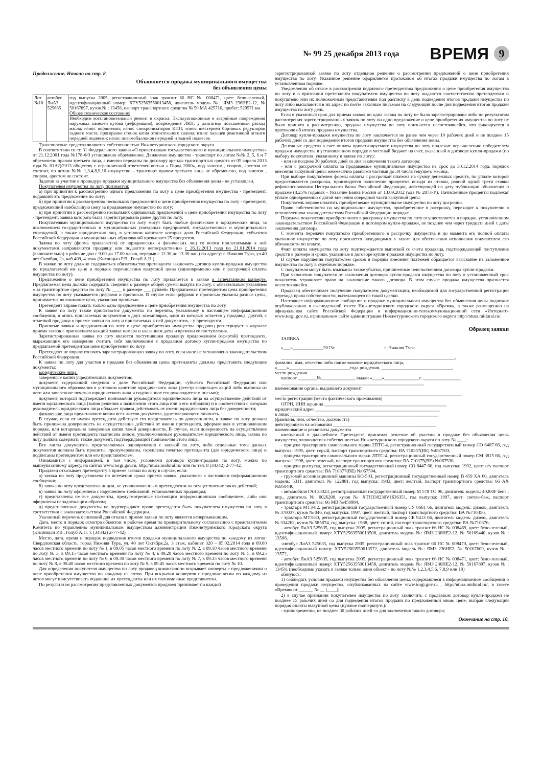№ 99 25 декабря 2013 года ВРЕМЯ 9
Продолжение. Начало на стр. 8.
Объявляется продажа муниципального имущества
без объявления цены
| Лот №10 | автобус ЛиАЗ 525635 | год выпуска 2005, регистрационный знак транзит 66 НС № 008471, цвет: бело-зеленый, идентификационный номер: XTY52563550013458, двигатель модель №: ЯМЗ 236НЕ2-12, № 50167897, кузов № : 13458, паспорт транспортного средства № 50 МА 425716, пробег: 529571 км. Общее техническое состояние: Необходим восстановительный ремонт и окраска. Эксплуатационные и аварийные повреждения наружных панелей кузова (деформация), повреждение ЛКП; у двигателя повышенный расход масла; износ поршневой; износ синхронизаторов КПП; износ шестерней бортовых редукторов заднего моста; прогорание стенок котла отопительного салона; износ пальцев реактивной штанги передней подвески; износ пневмобаллонов передней и задней подвесок |
Транспортные средства являются собственностью Нижнетуринского городского округа.
В соответствии со ст. 31 Федерального закона «О приватизации государственного и муниципального имущества» от 21.12.2001 года №178-ФЗ установлено обременение. Движимое имущество - транспорт по лотам №№ 2, 5, 6 и 7 обременено правом третьего лица, а именно переданы по договору аренды транспортных средств от 05 апреля 2013 года № 01АД/2013 обществу с ограниченной ответственностью « Город 2000», под залогом , спором, арестом не состоит, по лотам №№ 1,3,4,8,9,10 имущество – транспорт правом третьего лица не обременено, под залогом , спором, арестом не состоит.
Задаток за участие в процедуре продажи муниципального имущества без объявления цены - не установлен.
Покупателем имущества по лоту признается:
а) при принятии к рассмотрению одного предложения по лоту о цене приобретения имущества - претендент, подавший это предложение по лоту;
б) при принятии к рассмотрению нескольких предложений о цене приобретения имущества по лоту - претендент, предложивший наибольшую цену за продаваемое имущество по лоту;
в) при принятии к рассмотрению нескольких одинаковых предложений о цене приобретения имущества по лоту - претендент, заявка которого была зарегистрирована ранее других по лоту.
Покупателями муниципального имущества по лоту могут быть любые физические и юридические лица, за исключением государственных и муниципальных унитарных предприятий, государственных и муниципальных учреждений, а также юридических лиц, в уставном капитале которых доля Российской Федерации, субъектов Российской Федерации и муниципальных образований превышает 25 процентов.
Заявка по лоту (форма прилагается) от юридических и физических лиц со всеми прилагаемыми к ней документами направляются продавцу или подаются непосредственно с 26.12.2013 года по 21.01.2014 года (включительно) в рабочие дни с 9.00 до 17.00 часов, перерыв с 12.30 до 13.30 час.) по адресу: г. Нижняя Тура, ул.40 лет Октября, 2а, каб.409, 4 этаж (Кислицын Р.В., Голуб А.Н.).
В заявке по лоту должно содержаться обязательство претендента заключить договор купли-продажи имущества по предлагаемой им цене и порядок перечисления выкупной цены (единовременно или с рассрочкой оплаты имущества по лоту).
Предложение о цене приобретения имущества по лоту прилагается к заявке в запечатанном конверте. Предлагаемая цена должна содержать сведения о размере общей суммы выкупа по лоту, с обязательным указанием « за транспортное средство по лоту № ____ в размере ___ рублей» Предлагаемая претендентом цена приобретения имущества по лоту указывается цифрами и прописью. В случае если цифрами и прописью указаны разные цены, принимается во внимание цена, указанная прописью.
Претендент вправе подать только одно предложение о цене приобретения имущества по лоту.
К заявке по лоту также прилагаются документы по перечню, указанному в настоящем информационном сообщении, и опись прилагаемых документов в двух экземплярах, один из которых остается у продавца, другой, с отметкой продавца о приеме заявки по лоту и прилагаемых к ней документов, - у претендента.
Принятые заявки и предложения по лоту о цене приобретения имущества продавец регистрирует в журнале приема заявок с присвоением каждой заявке номера и указанием даты и времени ее поступления.
Зарегистрированная заявка по лоту является поступившим продавцу предложением (офертой) претендента, выражающим его намерение считать себя заключившим с продавцом договор купли-продажи имущества по предлагаемой претендентом цене приобретения по лоту.
Претендент не вправе отозвать зарегистрированную заявку по лоту, если иное не установлено законодательством Российской Федерации.
К заявке по лоту для участия в продаже без объявления цены претенденты должны представить следующие документы:
юридические лица:
заверенные копии учредительных документов;
документ, содержащий сведения о доле Российской Федерации, субъекта Российской Федерации или муниципального образования в уставном капитале юридического лица (реестр владельцев акций либо выписка из него или заверенное печатью юридического лица и подписанное его руководителем письмо);
документ, который подтверждает полномочия руководителя юридического лица на осуществление действий от имени юридического лица (копия решения о назначении этого лица или о его избрании) и в соответствии с которым руководитель юридического лица обладает правом действовать от имени юридического лица без доверенности;
физические лица представляют копии всех листов документа, удостоверяющего личность.
В случае, если от имени претендента действует его представитель по доверенности, к заявке по лоту должна быть приложена доверенность на осуществление действий от имени претендента, оформленная в установленном порядке, или нотариально заверенная копия такой доверенности. В случае, если доверенность на осуществление действий от имени претендента подписана лицом, уполномоченным руководителем юридического лица, заявка по лоту должна содержать также документ, подтверждающий полномочия этого лица.
Все листы документов, представляемых одновременно с заявкой по лоту, либо отдельные тома данных документов должны быть прошиты, пронумерованы, скреплены печатью претендента (для юридического лица) и подписаны претендентом или его представителем.
Ознакомится с информацией, в том числе, условиями договора купли-продажи по лоту, можно по вышеуказанному адресу, на сайтах www.torgi.gov.ru, http://ntura.midural.ru/ или по тел. 8 (34342) 2-77-42.
Продавец отказывает претенденту в приеме заявки по лоту в случае, если:
а) заявка по лоту представлена по истечении срока приема заявок, указанного в настоящем информационном сообщении;
б) заявка по лоту представлена лицом, не уполномоченным претендентом на осуществление таких действий;
в) заявка по лоту оформлена с нарушением требований, установленных продавцом;
г) представлены не все документы, предусмотренные настоящим информационным сообщением, либо они оформлены ненадлежащим образом;
д) представленные документы не подтверждают право претендента быть покупателем имущества по лоту в соответствии с законодательством Российской Федерации.
Указанный перечень оснований для отказа в приеме заявки по лоту является исчерпывающим.
Дата, место и порядок осмотра объектов: в рабочее время по предварительному согласованию с представителем Комитета по управлению муниципальным имуществом администрации Нижнетуринского городского округа (Кислицын Р.В., Голуб А.Н. т. (34342) 2-77-42)
Место, дата, время и порядок подведения итогов продажи муниципального имущества по каждому из лотов: Свердловская область, город Нижняя Тура, ул. 40 лет Октября,2а, 3 этаж, кабинет 320 – 05.02.2014 года в 09.00 часов местного времени по лоту № 1, в 09.05 часов местного времени по лоту № 2, в 09.10 часов местного времени по лоту № 3, в 09.15 часов местного времени по лоту № 4, в 09.20 часов местного времени по лоту № 5, в 09.25 часов местного времени по лоту № 6, в 09.30 часов местного времени по лоту № 7, в 09.35 часов местного времени по лоту № 8, в 09.40 часов местного времени по лоту № 9, в 09.45 часов местного времени по лоту № 10.
Для определения покупателя имущества по лоту продавец комиссионно вскрывает конверты с предложениями о цене приобретения имущества по каждому из лотов. При вскрытии конвертов с предложениями по каждому из лотов могут присутствовать подавшие их претенденты или их полномочные представители.
По результатам рассмотрения представленных документов продавец принимает по каждой
зарегистрированной заявке по лоту отдельное решение о рассмотрении предложений о цене приобретения имущества по лоту. Указанное решение оформляется протоколом об итогах продажи имущества по лотам в установленном порядке.
Уведомления об отказе в рассмотрении поданного претендентом предложения о цене приобретения имущества по лоту и о признании претендента покупателем имущества по лоту выдаются соответственно претендентам и покупателю или их полномочным представителям под расписку в день подведения итогов продажи имущества по лоту либо высылаются в их адрес по почте заказным письмом на следующий после дня подведения итогов продажи имущества по лоту день.
Если в указанный срок для приема заявок ни одна заявка по лоту не была зарегистрирована либо по результатам рассмотрения зарегистрированных заявок по лоту ни одно предложение о цене приобретения имущества по лоту не было принято к рассмотрению, продажа имущества по лоту признается несостоявшейся, что фиксируется в протоколе об итогах продажи имущества.
Договор купли-продажи имущества по лоту заключается не ранее чем через 10 рабочих дней и не позднее 15 рабочих дней со дня подведения итогов продажи имущества без объявления цены.
Денежные средства в счет оплаты приватизируемого имущества по лоту подлежат перечислению победителем продажи имущества в установленном порядке в местный бюджет на счет, указанный в договоре купли-продажи (по выбору покупателя, указанному в заявке по лоту):
- или не позднее 30 рабочих дней со дня заключения такого договора:
- или с рассрочкой оплаты за продаваемое муниципальное имущество на срок до 30.12.2014 года, порядок внесения выкупной цены: ежемесячно равными частями до 30 числа текущего месяца.
При выборе покупателем формы оплаты с рассрочкой платежа на сумму денежных средств, по уплате которой предоставляется рассрочка, производится начисление процентов исходя из ставки, равной одной трети ставки рефинансирования Центрального банка Российской Федерации, действующей на дату публикации объявления о продаже (8,25% годовых - Указание Банка России от 13.09.2012 года № 2873-У). Начисленные проценты подлежат уплате одновременно с датой внесения очередной части выкупной цены.
Покупатель вправе оплатить приобретаемое муниципальное имущество по лоту досрочно.
Право собственности на муниципальное имущество, приобретенное в рассрочку, переходит к покупателю в установленном законодательством Российской Федерации порядке.
Передача покупателю приобретенного в рассрочку имущества по лоту осуществляется в порядке, установленном законодательством Российской Федерации и договором купли-продажи, не позднее чем через тридцать дней с даты заключения договора.
С момента передачи покупателю приобретенного в рассрочку имущества и до момента его полной оплаты указанное имущество по лоту признается находящимся в залоге для обеспечения исполнения покупателем его обязанности по оплате.
Факт оплаты имущества по лоту подтверждается выпиской со счета продавца, подтверждающей поступление средств в размере и сроки, указанные в договоре купли-продажи имущества по лоту.
В случае нарушения покупателем сроков и порядка внесения платежей обращается взыскание на заложенное имущество по лоту в судебном порядке.
С покупателя могут быть взысканы также убытки, причиненные неисполнением договора купли-продажи.
При уклонении покупателя от заключения договора купли-продажи имущества по лоту в установленный срок покупатель утрачивает право на заключение такого договора. В этом случае продажа имущества признается несостоявшейся.
Продавец обеспечивает получение покупателем документации, необходимой для государственной регистрации перехода права собственности, вытекающего из такой сделки.
Настоящее информационное сообщение о продаже муниципального имущества без объявления цены подлежит опубликованию в еженедельной газете Нижнетуринского городского округа «Время», а также размещению на официальном сайте Российской Федерации в информационно-телекоммуникационной сети «Интернет» www.torgi.gov.ru, официальном сайте администрации Нижнетуринского городского округа http://ntura.midural.ru/.
Образец заявки
ЗАЯВКА
«___»_____________2013г. г. Нижняя Тура
__________________________________________________________________________,
фамилия, имя, отчество либо наименование юридического лица,
«____»__________________________года рождения, ______________________________,
место рождения
паспорт ________№______________, выдан «____»_______________г. ________________
_____________________________________________________________
наименование органа, выдавшего документ
_____________________________________________________________________________
место регистрации (место фактического проживания)
ОГРН, ИНН юр.лица ____________________________________________________
юридический адрес _____________________________________________________
в лице: _______________________________________________________________
(фамилия, имя, отчество, должность)
действующего на основании ____________________________________________
наименование и реквизиты документа
именуемый в дальнейшем Претендент, принимая решение об участии в продаже без объявления цены имущества, являющегося собственностью Нижнетуринского городского округа по лоту № ____:
- прицепа тракторного самосвального марки 2ПТС-4, регистрационный государственный номер СО 6407 66, год выпуска: 1995, цвет: серый, паспорт транспортного средства: ВА 710357(ВЕ) №067503,
- прицепа тракторного самосвального марки 2ПТС-4, регистрационный государственный номер СМ 3815 66, год выпуска: 1998, цвет: зеленый, паспорт транспортного средства: ВА 710375(ВЕ) №067536,
- прицепа роспуска, регистрационный государственный номер СО 8447 66, год выпуска: 1992, цвет: н/у паспорт транспортного средства: ВА 710377(ВЕ) №067504,
- грузовой ассенизационной машины КО-503, регистрационный государственный номер В 459 ХА 66, двигатель модель: 5311, двигатель № 122881, год выпуска: 1983, цвет: желтый, паспорт транспортного средства: 66 АХ №950440,
- автомобиля ГАЗ 33023, регистрационный государственный номер М 578 ТО 96, двигатель модель: 40260F бенз., впр., двигатель № 0026208, кузов № XTH330230V1636351, год выпуска: 1997, цвет: светло-беж, паспорт транспортного средства: 66 МВ №458984,
- трактора МТЗ-82, регистрационный государственный номер СУ 0661 66, двигатель модель: дизель, двигатель № 370037, кузов № 046, год выпуска: 1997, цвет: желтый, паспорт транспортного средства: ВА №710356,
- трактора МТЗ-80, регистрационный государственный номер СЕ 9413 66, двигатель модель: дизель, двигатель № 334262, кузов № 585874, год выпуска: 1988, цвет: синий, паспорт транспортного средства: ВА №710376,
- автобус ЛиАЗ 525635, год выпуска 2005, регистрационный знак транзит 66 НС № 008469, цвет: бело-зеленый, идентификационный номер: XTY52563550013508, двигатель модель №: ЯМЗ 236НЕ2-12, № 50169440, кузов № : 13508,
-автобус ЛиАЗ 525635, год выпуска 2005, регистрационный знак транзит 66 НС № 008470, цвет: бело-зеленый, идентификационный номер: XTY52563550013572, двигатель модель №: ЯМЗ 236НЕ2, № 50167609, кузов № : 13572,
- автобус ЛиАЗ 525635, год выпуска 2005, регистрационный знак транзит 66 НС № 008471, цвет: бело-зеленый, идентификационный номер: XTY52563550013458, двигатель модель №: ЯМЗ 236НЕ2-12, № 50167897, кузов № : 13458, (необходимо указать в заявке только один объект - по лоту №№ 1,2,3,4,5,6, 7,8,9 или 10)
обязуюсь:
1) соблюдать условия продажи имущества без объявления цены, содержащиеся в информационном сообщении о проведении продажи имущества, опубликованных на сайте www.torgi.gov.ru , http://ntura.midural.ru/, в газете «Время» от ______ № __ (____);
2) в случае признания покупателем имущества по лоту заключить с продавцом договор купли-продажи не позднее 15 рабочих дней со дня подведения итогов продажи по предложенной мною цене, выбрав следующий порядок оплаты выкупной цены (нужное подчеркнуть):
- единовременно, не позднее 30 рабочих дней со дня заключения такого договора;
Окончание на стр. 10.